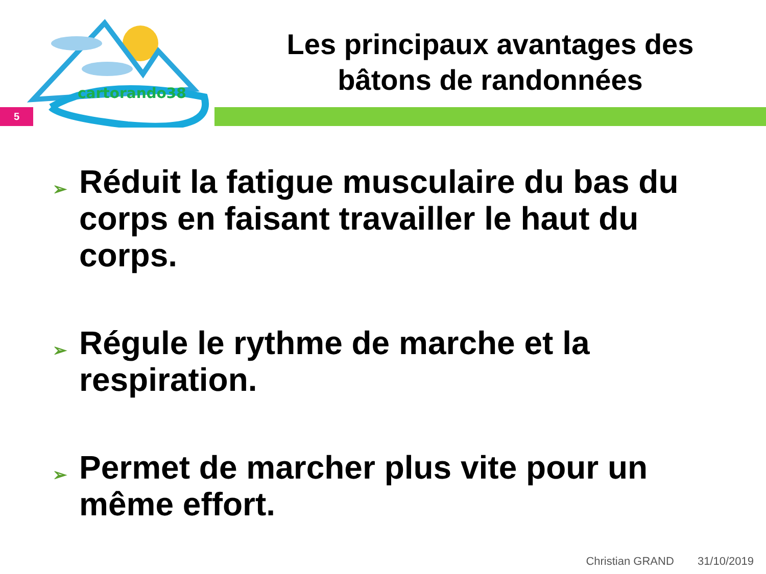cartorando38
Les principaux avantages des
bâtons de randonnées
5
➢ Réduit la fatigue musculaire du bas du corps en faisant travailler le haut du corps.
➢ Régule le rythme de marche et la respiration.
➢ Permet de marcher plus vite pour un même effort.
Christian GRAND 31/10/2019